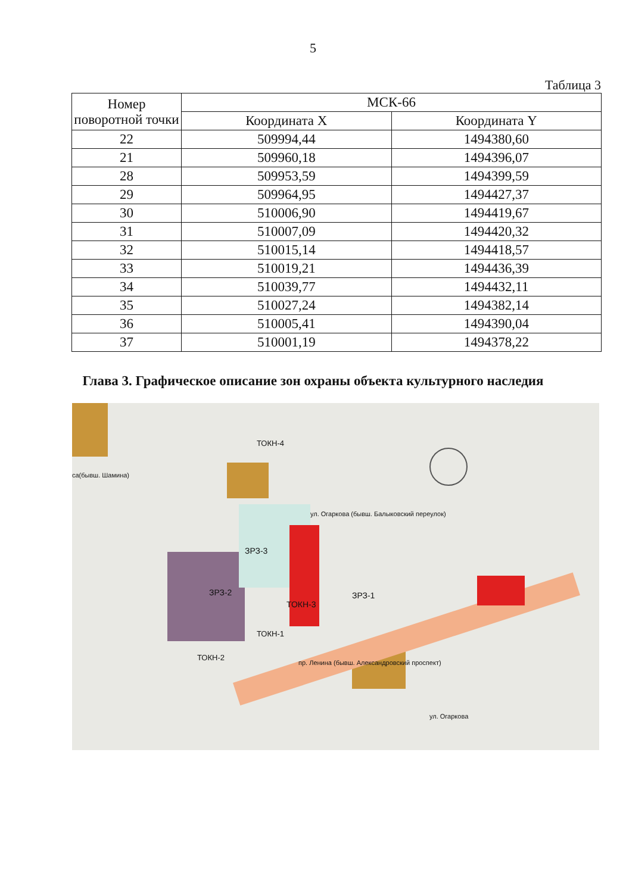5
Таблица 3
| Номер поворотной точки | МСК-66 | |
| --- | --- | --- |
| | Координата X | Координата Y |
| 22 | 509994,44 | 1494380,60 |
| 21 | 509960,18 | 1494396,07 |
| 28 | 509953,59 | 1494399,59 |
| 29 | 509964,95 | 1494427,37 |
| 30 | 510006,90 | 1494419,67 |
| 31 | 510007,09 | 1494420,32 |
| 32 | 510015,14 | 1494418,57 |
| 33 | 510019,21 | 1494436,39 |
| 34 | 510039,77 | 1494432,11 |
| 35 | 510027,24 | 1494382,14 |
| 36 | 510005,41 | 1494390,04 |
| 37 | 510001,19 | 1494378,22 |
Глава 3. Графическое описание зон охраны объекта культурного наследия
ЗРЗ-2
ЗРЗ-3
ТОКН-3
ЗРЗ-1
ТОКН-4
ТОКН-1
ТОКН-2
ул. Огаркова (бывш. Балыковский переулок)
пр. Ленина (бывш. Александровский проспект)
са(бывш. Шамина)
ул. Огаркова